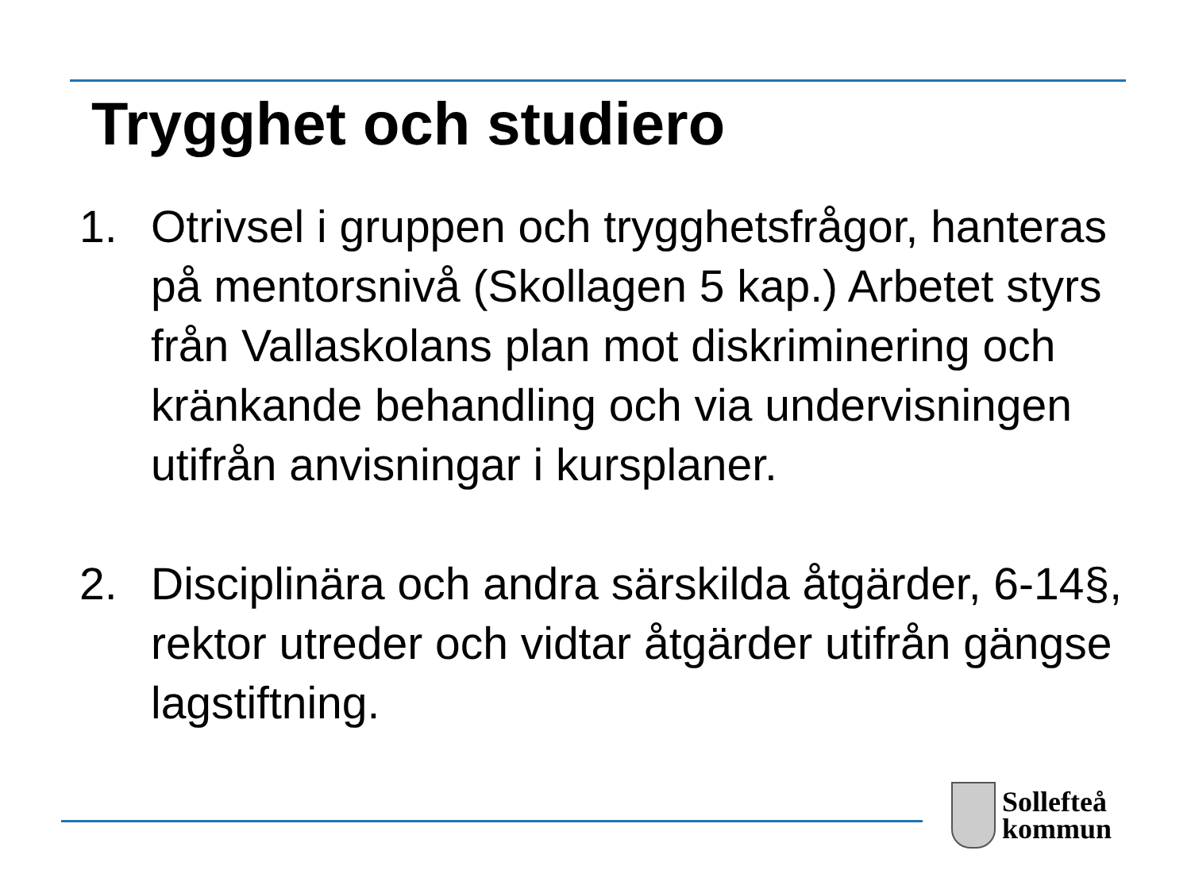Trygghet och studiero
1. Otrivsel i gruppen och trygghetsfrågor, hanteras på mentorsnivå (Skollagen 5 kap.) Arbetet styrs från Vallaskolans plan mot diskriminering och kränkande behandling och via undervisningen utifrån anvisningar i kursplaner.
2. Disciplinära och andra särskilda åtgärder, 6-14§, rektor utreder och vidtar åtgärder utifrån gängse lagstiftning.
Sollefteå
kommun